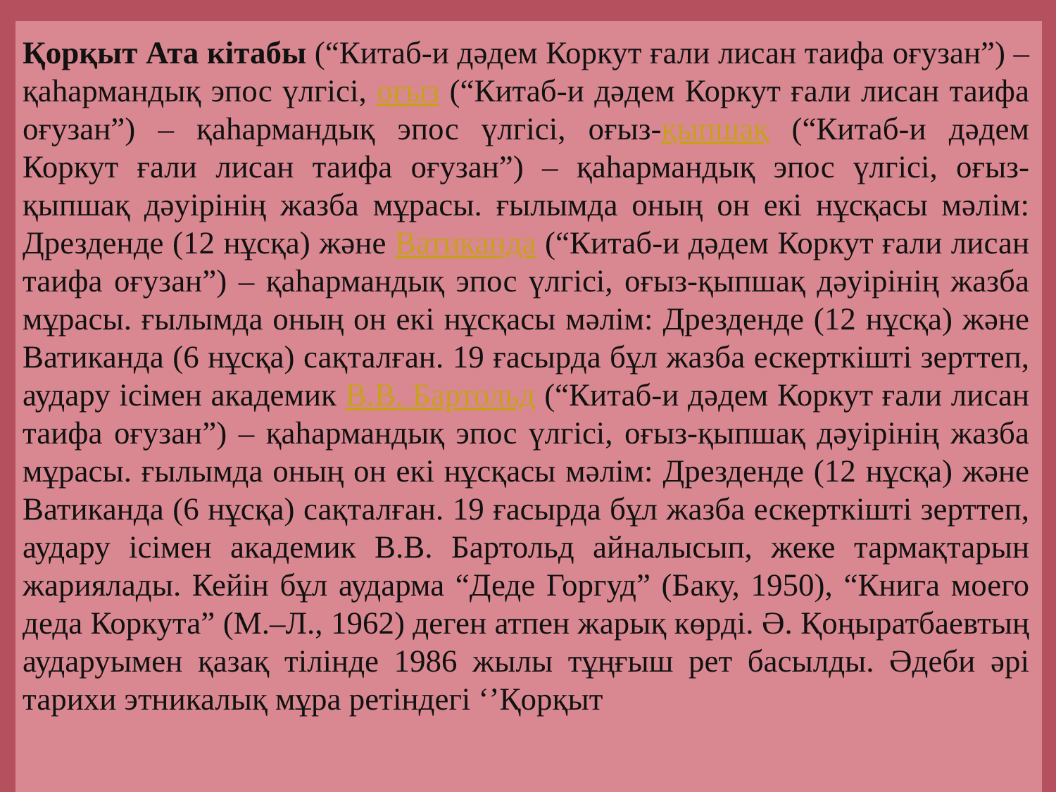Қорқыт Ата кітабы (“Китаб-и дәдем Коркут ғали лисан таифа оғузан”) – қаһармандық эпос үлгісі, оғыз (“Китаб-и дәдем Коркут ғали лисан таифа оғузан”) – қаһармандық эпос үлгісі, оғыз-қыпшақ (“Китаб-и дәдем Коркут ғали лисан таифа оғузан”) – қаһармандық эпос үлгісі, оғыз-қыпшақ дәуірінің жазба мұрасы. ғылымда оның он екі нұсқасы мәлім: Дрезденде (12 нұсқа) және Ватиканда (“Китаб-и дәдем Коркут ғали лисан таифа оғузан”) – қаһармандық эпос үлгісі, оғыз-қыпшақ дәуірінің жазба мұрасы. ғылымда оның он екі нұсқасы мәлім: Дрезденде (12 нұсқа) және Ватиканда (6 нұсқа) сақталған. 19 ғасырда бұл жазба ескерткішті зерттеп, аудару ісімен академик В.В. Бартольд (“Китаб-и дәдем Коркут ғали лисан таифа оғузан”) – қаһармандық эпос үлгісі, оғыз-қыпшақ дәуірінің жазба мұрасы. ғылымда оның он екі нұсқасы мәлім: Дрезденде (12 нұсқа) және Ватиканда (6 нұсқа) сақталған. 19 ғасырда бұл жазба ескерткішті зерттеп, аудару ісімен академик В.В. Бартольд айналысып, жеке тармақтарын жариялады. Кейін бұл аударма “Деде Горгуд” (Баку, 1950), “Книга моего деда Коркута” (М.–Л., 1962) деген атпен жарық көрді. Ә. Қоңыратбаевтың аударуымен қазақ тілінде 1986 жылы тұңғыш рет басылды. Әдеби әрі тарихи этникалық мұра ретіндегі ‘’Қорқыт